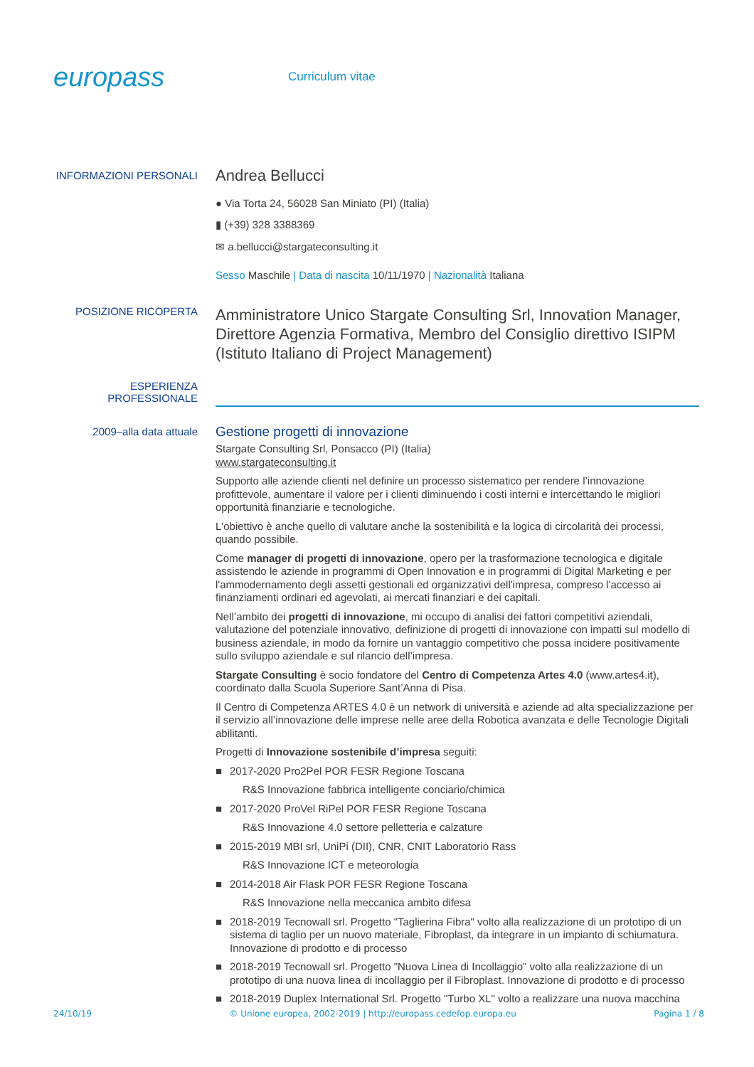europass
Curriculum vitae
INFORMAZIONI PERSONALI
Andrea Bellucci
● Via Torta 24, 56028 San Miniato (PI) (Italia)
▮ (+39) 328 3388369
✉ a.bellucci@stargateconsulting.it
Sesso Maschile | Data di nascita 10/11/1970 | Nazionalità Italiana
POSIZIONE RICOPERTA
Amministratore Unico Stargate Consulting Srl, Innovation Manager, Direttore Agenzia Formativa, Membro del Consiglio direttivo ISIPM (Istituto Italiano di Project Management)
ESPERIENZA
PROFESSIONALE
2009–alla data attuale
Gestione progetti di innovazione
Stargate Consulting Srl, Ponsacco (PI) (Italia)
www.stargateconsulting.it
Supporto alle aziende clienti nel definire un processo sistematico per rendere l’innovazione profittevole, aumentare il valore per i clienti diminuendo i costi interni e intercettando le migliori opportunità finanziarie e tecnologiche.
L'obiettivo è anche quello di valutare anche la sostenibilità e la logica di circolarità dei processi, quando possibile.
Come manager di progetti di innovazione, opero per la trasformazione tecnologica e digitale assistendo le aziende in programmi di Open Innovation e in programmi di Digital Marketing e per l'ammodernamento degli assetti gestionali ed organizzativi dell'impresa, compreso l'accesso ai finanziamenti ordinari ed agevolati, ai mercati finanziari e dei capitali.
Nell’ambito dei progetti di innovazione, mi occupo di analisi dei fattori competitivi aziendali, valutazione del potenziale innovativo, definizione di progetti di innovazione con impatti sul modello di business aziendale, in modo da fornire un vantaggio competitivo che possa incidere positivamente sullo sviluppo aziendale e sul rilancio dell’impresa.
Stargate Consulting è socio fondatore del Centro di Competenza Artes 4.0 (www.artes4.it), coordinato dalla Scuola Superiore Sant’Anna di Pisa.
Il Centro di Competenza ARTES 4.0 è un network di università e aziende ad alta specializzazione per il servizio all’innovazione delle imprese nelle aree della Robotica avanzata e delle Tecnologie Digitali abilitanti.
Progetti di Innovazione sostenibile d’impresa seguiti:
■ 2017-2020 Pro2Pel POR FESR Regione Toscana
R&S Innovazione fabbrica intelligente conciario/chimica
■ 2017-2020 ProVel RiPel POR FESR Regione Toscana
R&S Innovazione 4.0 settore pelletteria e calzature
■ 2015-2019 MBI srl, UniPi (DII), CNR, CNIT Laboratorio Rass
R&S Innovazione ICT e meteorologia
■ 2014-2018 Air Flask POR FESR Regione Toscana
R&S Innovazione nella meccanica ambito difesa
■ 2018-2019 Tecnowall srl. Progetto "Taglierina Fibra" volto alla realizzazione di un prototipo di un sistema di taglio per un nuovo materiale, Fibroplast, da integrare in un impianto di schiumatura. Innovazione di prodotto e di processo
■ 2018-2019 Tecnowall srl. Progetto "Nuova Linea di Incollaggio" volto alla realizzazione di un prototipo di una nuova linea di incollaggio per il Fibroplast. Innovazione di prodotto e di processo
■ 2018-2019 Duplex International Srl. Progetto "Turbo XL" volto a realizzare una nuova macchina
24/10/19 © Unione europea, 2002-2019 | http://europass.cedefop.europa.eu Pagina 1 / 8